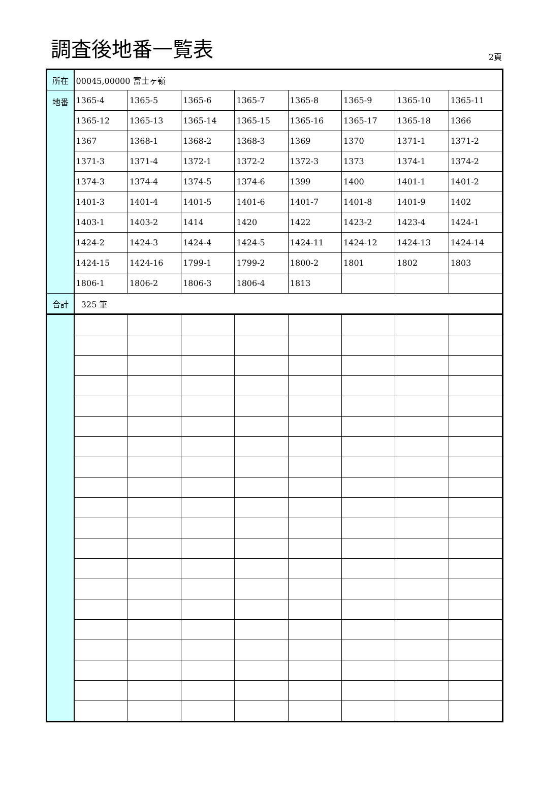調査後地番一覧表
2頁
| 所在 | 00045,00000 富士ヶ嶺 | | | | | | | |
| 地番 | 1365-4 | 1365-5 | 1365-6 | 1365-7 | 1365-8 | 1365-9 | 1365-10 | 1365-11 |
| | 1365-12 | 1365-13 | 1365-14 | 1365-15 | 1365-16 | 1365-17 | 1365-18 | 1366 |
| | 1367 | 1368-1 | 1368-2 | 1368-3 | 1369 | 1370 | 1371-1 | 1371-2 |
| | 1371-3 | 1371-4 | 1372-1 | 1372-2 | 1372-3 | 1373 | 1374-1 | 1374-2 |
| | 1374-3 | 1374-4 | 1374-5 | 1374-6 | 1399 | 1400 | 1401-1 | 1401-2 |
| | 1401-3 | 1401-4 | 1401-5 | 1401-6 | 1401-7 | 1401-8 | 1401-9 | 1402 |
| | 1403-1 | 1403-2 | 1414 | 1420 | 1422 | 1423-2 | 1423-4 | 1424-1 |
| | 1424-2 | 1424-3 | 1424-4 | 1424-5 | 1424-11 | 1424-12 | 1424-13 | 1424-14 |
| | 1424-15 | 1424-16 | 1799-1 | 1799-2 | 1800-2 | 1801 | 1802 | 1803 |
| | 1806-1 | 1806-2 | 1806-3 | 1806-4 | 1813 | | | |
| 合計 | 325 筆 | | | | | | | |